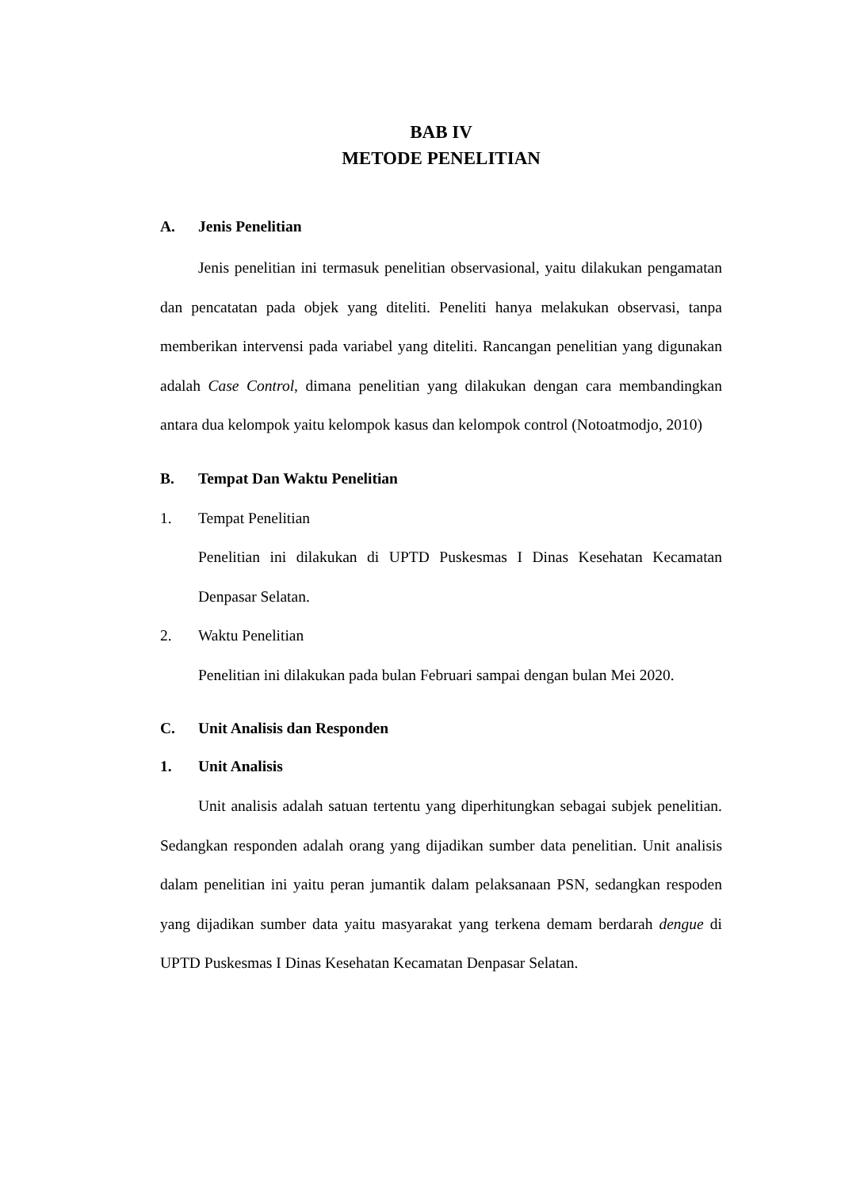BAB IV
METODE PENELITIAN
A. Jenis Penelitian
Jenis penelitian ini termasuk penelitian observasional, yaitu dilakukan pengamatan dan pencatatan pada objek yang diteliti. Peneliti hanya melakukan observasi, tanpa memberikan intervensi pada variabel yang diteliti. Rancangan penelitian yang digunakan adalah Case Control, dimana penelitian yang dilakukan dengan cara membandingkan antara dua kelompok yaitu kelompok kasus dan kelompok control (Notoatmodjo, 2010)
B. Tempat Dan Waktu Penelitian
1. Tempat Penelitian
Penelitian ini dilakukan di UPTD Puskesmas I Dinas Kesehatan Kecamatan Denpasar Selatan.
2. Waktu Penelitian
Penelitian ini dilakukan pada bulan Februari sampai dengan bulan Mei 2020.
C. Unit Analisis dan Responden
1. Unit Analisis
Unit analisis adalah satuan tertentu yang diperhitungkan sebagai subjek penelitian. Sedangkan responden adalah orang yang dijadikan sumber data penelitian. Unit analisis dalam penelitian ini yaitu peran jumantik dalam pelaksanaan PSN, sedangkan respoden yang dijadikan sumber data yaitu masyarakat yang terkena demam berdarah dengue di UPTD Puskesmas I Dinas Kesehatan Kecamatan Denpasar Selatan.